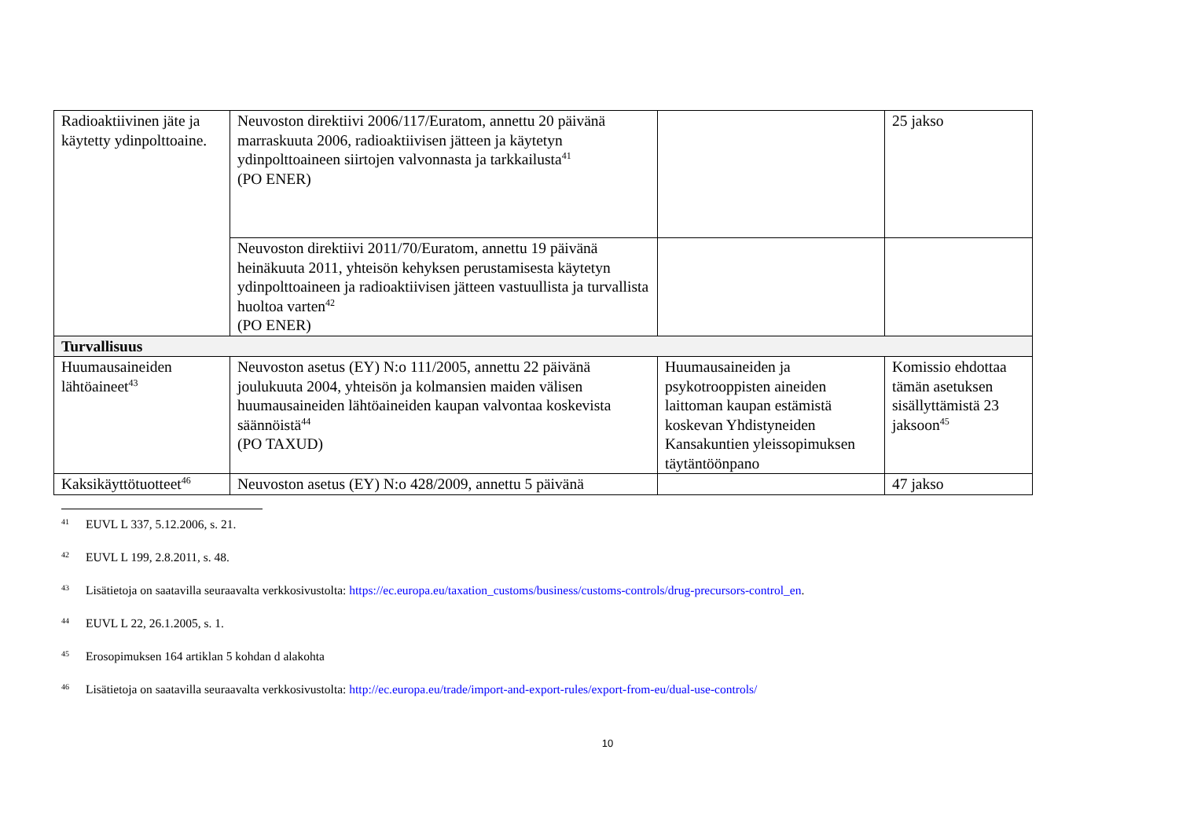| Radioaktiivinen jäte ja käytetty ydinpolttoaine. | Neuvoston direktiivi 2006/117/Euratom, annettu 20 päivänä marraskuuta 2006, radioaktiivisen jätteen ja käytetyn ydinpolttoaineen siirtojen valvonnasta ja tarkkailusta<sup>41</sup> (PO ENER) | | 25 jakso |
| | Neuvoston direktiivi 2011/70/Euratom, annettu 19 päivänä heinäkuuta 2011, yhteisön kehyksen perustamisesta käytetyn ydinpolttoaineen ja radioaktiivisen jätteen vastuullista ja turvallista huoltoa varten<sup>42</sup> (PO ENER) | | |
| Turvallisuus | | | |
| Huumausaineiden lähtöaineet<sup>43</sup> | Neuvoston asetus (EY) N:o 111/2005, annettu 22 päivänä joulukuuta 2004, yhteisön ja kolmansien maiden välisen huumausaineiden lähtöaineiden kaupan valvontaa koskevista säännöistä<sup>44</sup> (PO TAXUD) | Huumausaineiden ja psykotrooppisten aineiden laittoman kaupan estämistä koskevan Yhdistyneiden Kansakuntien yleissopimuksen täytäntöönpano | Komissio ehdottaa tämän asetuksen sisällyttämistä 23 jaksoon<sup>45</sup> |
| Kaksikäyttötuotteet<sup>46</sup> | Neuvoston asetus (EY) N:o 428/2009, annettu 5 päivänä | | 47 jakso |
41 EUVL L 337, 5.12.2006, s. 21.
42 EUVL L 199, 2.8.2011, s. 48.
43 Lisätietoja on saatavilla seuraavalta verkkosivustolta: https://ec.europa.eu/taxation_customs/business/customs-controls/drug-precursors-control_en.
44 EUVL L 22, 26.1.2005, s. 1.
45 Erosopimuksen 164 artiklan 5 kohdan d alakohta
46 Lisätietoja on saatavilla seuraavalta verkkosivustolta: http://ec.europa.eu/trade/import-and-export-rules/export-from-eu/dual-use-controls/
10